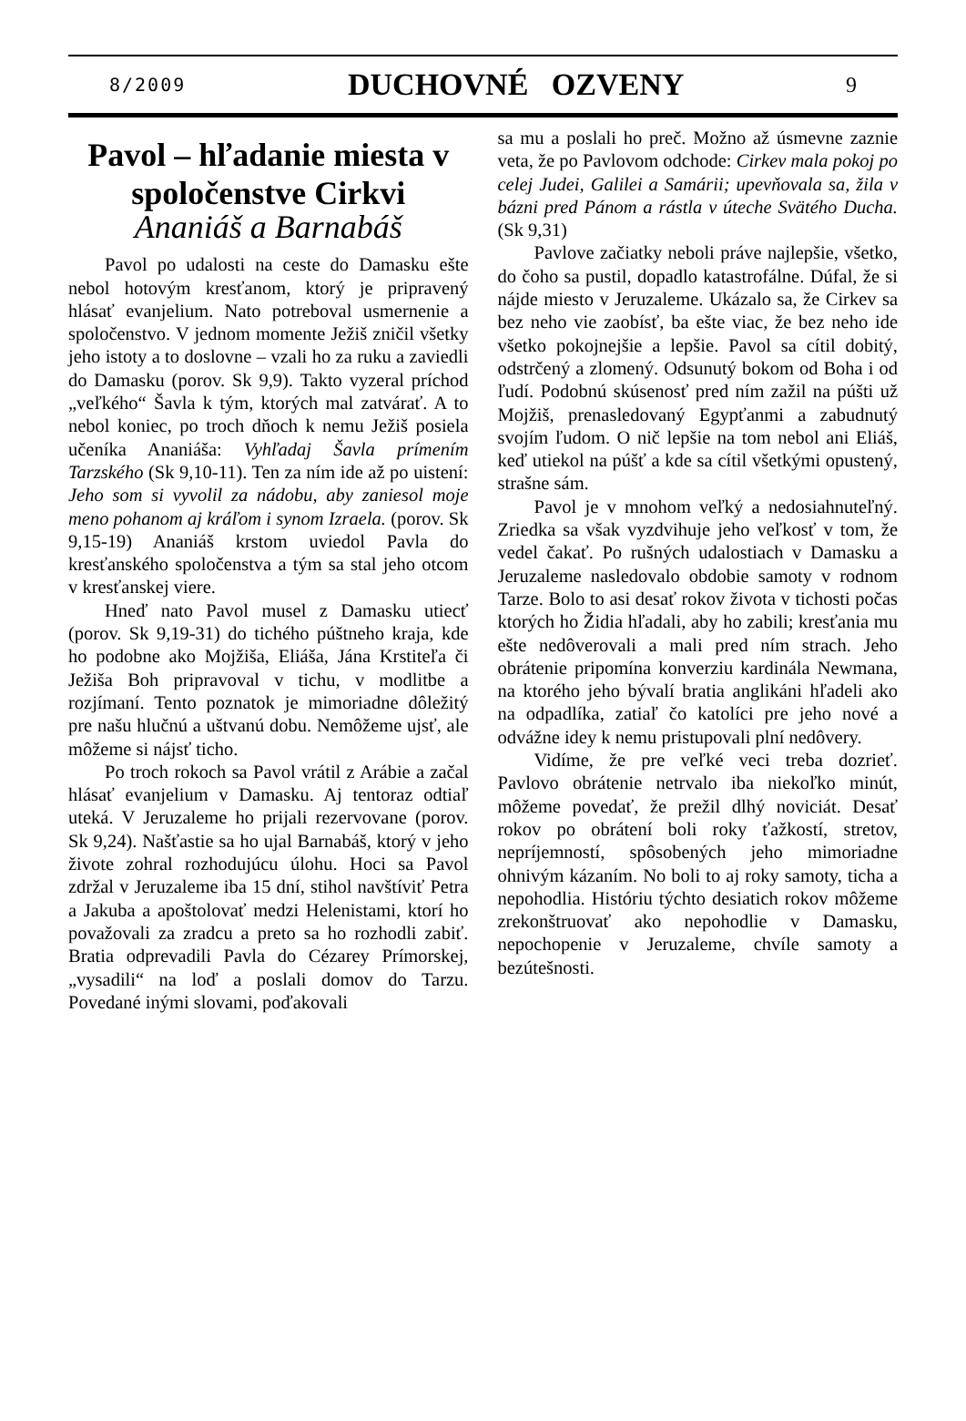8/2009 DUCHOVNÉ OZVENY 9
Pavol – hľadanie miesta v spoločenstve Cirkvi
Ananiáš a Barnabáš
Pavol po udalosti na ceste do Damasku ešte nebol hotovým kresťanom, ktorý je pripravený hlásať evanjelium. Nato potreboval usmernenie a spoločenstvo. V jednom momente Ježiš zničil všetky jeho istoty a to doslovne – vzali ho za ruku a zaviedli do Damasku (porov. Sk 9,9). Takto vyzeral príchod „veľkého“ Šavla k tým, ktorých mal zatvárať. A to nebol koniec, po troch dňoch k nemu Ježiš posiela učeníka Ananiáša: Vyhľadaj Šavla prímením Tarzského (Sk 9,10-11). Ten za ním ide až po uistení: Jeho som si vyvolil za nádobu, aby zaniesol moje meno pohanom aj kráľom i synom Izraela. (porov. Sk 9,15-19) Ananiáš krstom uviedol Pavla do kresťanského spoločenstva a tým sa stal jeho otcom v kresťanskej viere.
Hneď nato Pavol musel z Damasku utiecť (porov. Sk 9,19-31) do tichého púštneho kraja, kde ho podobne ako Mojžiša, Eliáša, Jána Krstiteľa či Ježiša Boh pripravoval v tichu, v modlitbe a rozjímaní. Tento poznatok je mimoriadne dôležitý pre našu hlučnú a uštvanú dobu. Nemôžeme ujsť, ale môžeme si nájsť ticho.
Po troch rokoch sa Pavol vrátil z Arábie a začal hlásať evanjelium v Damasku. Aj tentoraz odtiaľ uteká. V Jeruzaleme ho prijali rezervovane (porov. Sk 9,24). Našťastie sa ho ujal Barnabáš, ktorý v jeho živote zohral rozhodujúcu úlohu. Hoci sa Pavol zdržal v Jeruzaleme iba 15 dní, stihol navštíviť Petra a Jakuba a apoštolovať medzi Helenistami, ktorí ho považovali za zradcu a preto sa ho rozhodli zabiť. Bratia odprevadili Pavla do Cézarey Prímorskej, „vysadili“ na loď a poslali domov do Tarzu. Povedané inými slovami, poďakovali
sa mu a poslali ho preč. Možno až úsmevne zaznie veta, že po Pavlovom odchode: Cirkev mala pokoj po celej Judei, Galilei a Samárii; upevňovala sa, žila v bázni pred Pánom a rástla v úteche Svätého Ducha. (Sk 9,31)
Pavlove začiatky neboli práve najlepšie, všetko, do čoho sa pustil, dopadlo katastrofálne. Dúfal, že si nájde miesto v Jeruzaleme. Ukázalo sa, že Cirkev sa bez neho vie zaobísť, ba ešte viac, že bez neho ide všetko pokojnejšie a lepšie. Pavol sa cítil dobitý, odstrčený a zlomený. Odsunutý bokom od Boha i od ľudí. Podobnú skúsenosť pred ním zažil na púšti už Mojžiš, prenasledovaný Egypťanmi a zabudnutý svojím ľudom. O nič lepšie na tom nebol ani Eliáš, keď utiekol na púšť a kde sa cítil všetkými opustený, strašne sám.
Pavol je v mnohom veľký a nedosiahnuteľný. Zriedka sa však vyzdvihuje jeho veľkosť v tom, že vedel čakať. Po rušných udalostiach v Damasku a Jeruzaleme nasledovalo obdobie samoty v rodnom Tarze. Bolo to asi desať rokov života v tichosti počas ktorých ho Židia hľadali, aby ho zabili; kresťania mu ešte nedôverovali a mali pred ním strach. Jeho obrátenie pripomína konverziu kardinála Newmana, na ktorého jeho bývalí bratia anglikáni hľadeli ako na odpadlíka, zatiaľ čo katolíci pre jeho nové a odvážne idey k nemu pristupovali plní nedôvery.
Vidíme, že pre veľké veci treba dozrieť. Pavlovo obrátenie netrvalo iba niekoľko minút, môžeme povedať, že prežil dlhý noviciát. Desať rokov po obrátení boli roky ťažkostí, stretov, nepríjemností, spôsobených jeho mimoriadne ohnivým kázaním. No boli to aj roky samoty, ticha a nepohodlia. Históriu týchto desiatich rokov môžeme zrekonštruovať ako nepohodlie v Damasku, nepochopenie v Jeruzaleme, chvíle samoty a bezútešnosti.